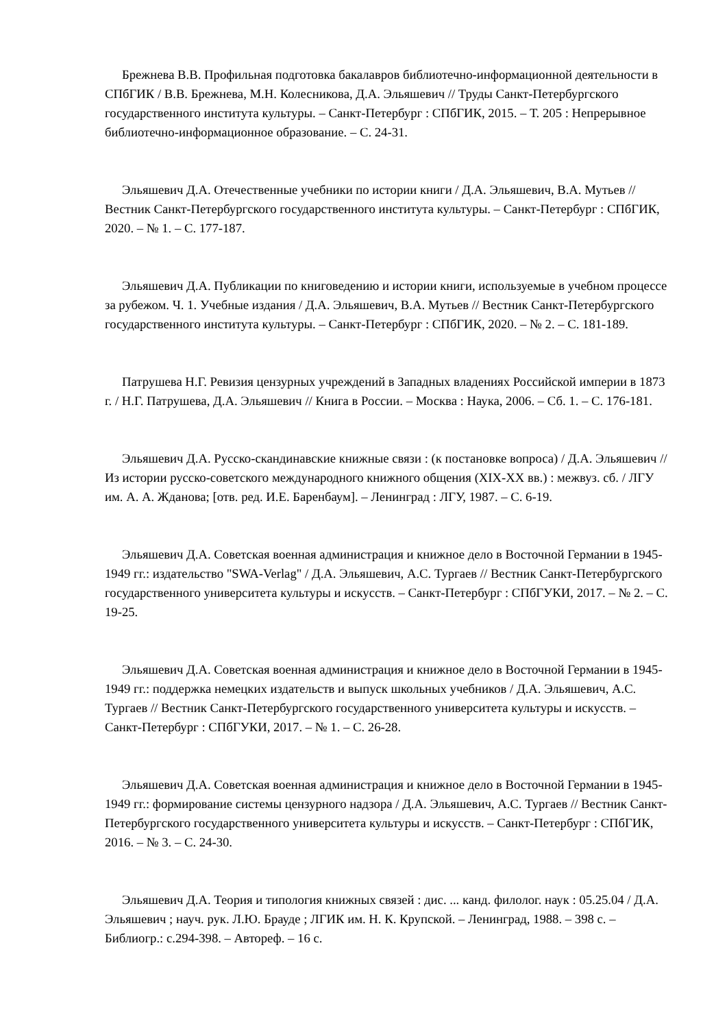Брежнева В.В. Профильная подготовка бакалавров библиотечно-информационной деятельности в СПбГИК / В.В. Брежнева, М.Н. Колесникова, Д.А. Эльяшевич // Труды Санкт-Петербургского государственного института культуры. – Санкт-Петербург : СПбГИК, 2015. – Т. 205 : Непрерывное библиотечно-информационное образование. – С. 24-31.
Эльяшевич Д.А. Отечественные учебники по истории книги / Д.А. Эльяшевич, В.А. Мутьев // Вестник Санкт-Петербургского государственного института культуры. – Санкт-Петербург : СПбГИК, 2020. – № 1. – С. 177-187.
Эльяшевич Д.А. Публикации по книговедению и истории книги, используемые в учебном процессе за рубежом. Ч. 1. Учебные издания / Д.А. Эльяшевич, В.А. Мутьев // Вестник Санкт-Петербургского государственного института культуры. – Санкт-Петербург : СПбГИК, 2020. – № 2. – С. 181-189.
Патрушева Н.Г. Ревизия цензурных учреждений в Западных владениях Российской империи в 1873 г. / Н.Г. Патрушева, Д.А. Эльяшевич // Книга в России. – Москва : Наука, 2006. – Сб. 1. – С. 176-181.
Эльяшевич Д.А. Русско-скандинавские книжные связи : (к постановке вопроса) / Д.А. Эльяшевич // Из истории русско-советского международного книжного общения (XIX-XX вв.) : межвуз. сб. / ЛГУ им. А. А. Жданова; [отв. ред. И.Е. Баренбаум]. – Ленинград : ЛГУ, 1987. – С. 6-19.
Эльяшевич Д.А. Советская военная администрация и книжное дело в Восточной Германии в 1945-1949 гг.: издательство "SWA-Verlag" / Д.А. Эльяшевич, А.С. Тургаев // Вестник Санкт-Петербургского государственного университета культуры и искусств. – Санкт-Петербург : СПбГУКИ, 2017. – № 2. – С. 19-25.
Эльяшевич Д.А. Советская военная администрация и книжное дело в Восточной Германии в 1945-1949 гг.: поддержка немецких издательств и выпуск школьных учебников / Д.А. Эльяшевич, А.С. Тургаев // Вестник Санкт-Петербургского государственного университета культуры и искусств. – Санкт-Петербург : СПбГУКИ, 2017. – № 1. – С. 26-28.
Эльяшевич Д.А. Советская военная администрация и книжное дело в Восточной Германии в 1945-1949 гг.: формирование системы цензурного надзора / Д.А. Эльяшевич, А.С. Тургаев // Вестник Санкт-Петербургского государственного университета культуры и искусств. – Санкт-Петербург : СПбГИК, 2016. – № 3. – С. 24-30.
Эльяшевич Д.А. Теория и типология книжных связей : дис. ... канд. филолог. наук : 05.25.04 / Д.А. Эльяшевич ; науч. рук. Л.Ю. Брауде ; ЛГИК им. Н. К. Крупской. – Ленинград, 1988. – 398 с. – Библиогр.: с.294-398. – Автореф. – 16 с.